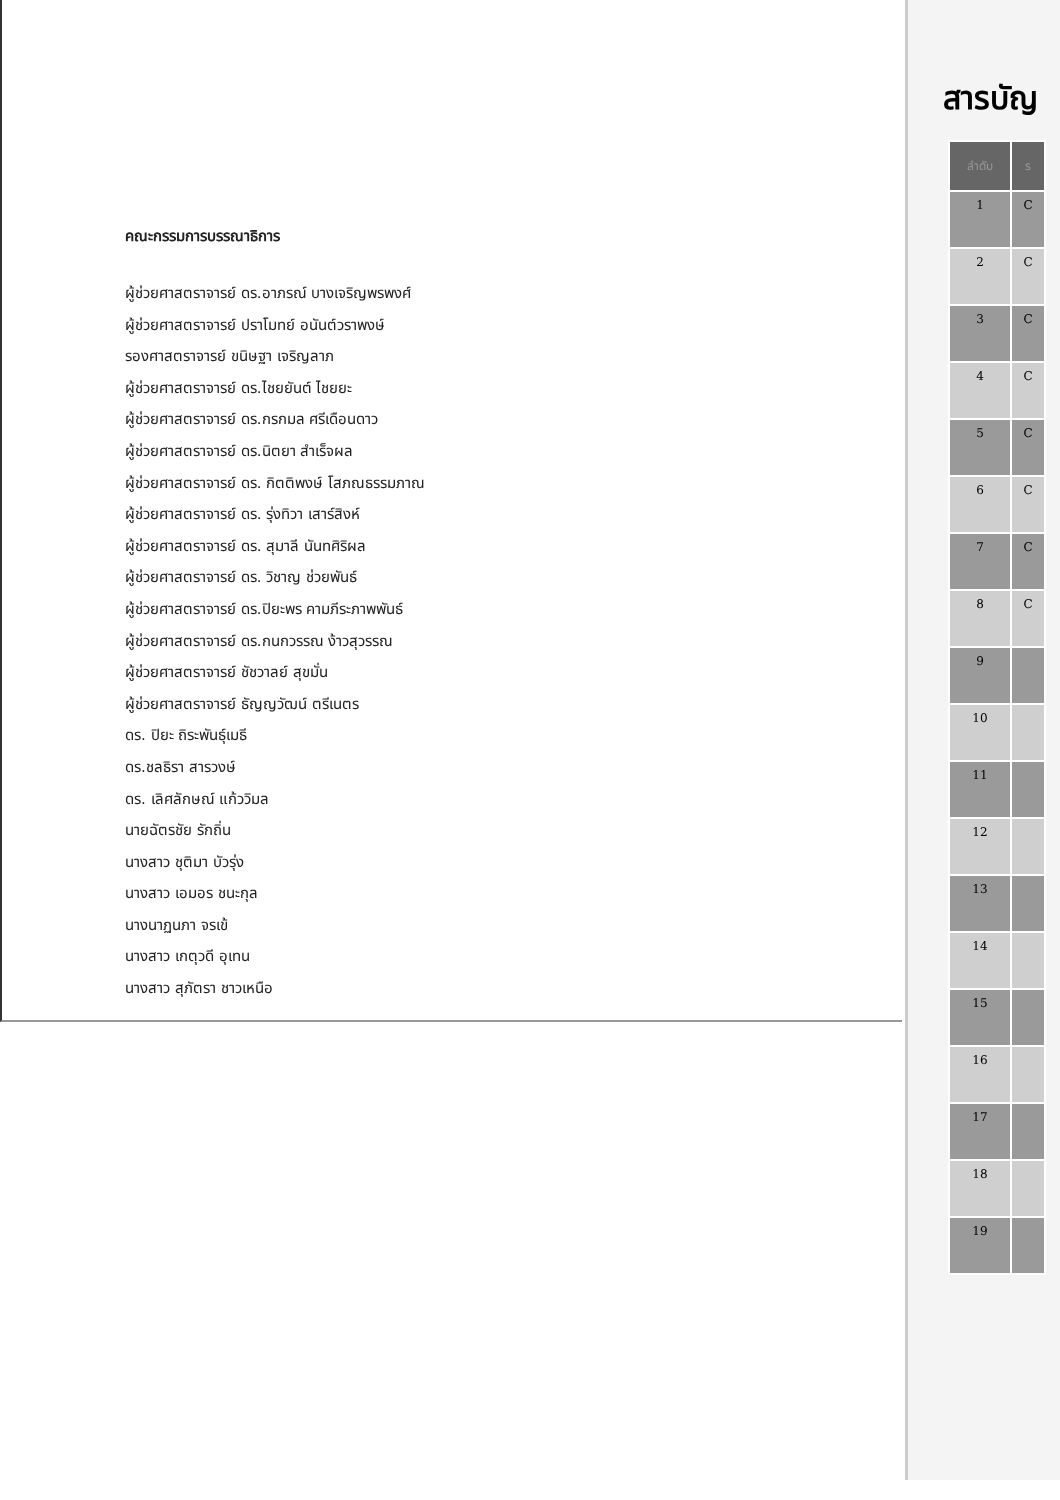คณะกรรมการบรรณาธิการ
ผู้ช่วยศาสตราจารย์ ดร.อาภรณ์ บางเจริญพรพงศ์
ผู้ช่วยศาสตราจารย์ ปราโมทย์ อนันต์วราพงษ์
รองศาสตราจารย์ ขนิษฐา เจริญลาภ
ผู้ช่วยศาสตราจารย์ ดร.ไชยยันต์ ไชยยะ
ผู้ช่วยศาสตราจารย์ ดร.กรกมล ศรีเดือนดาว
ผู้ช่วยศาสตราจารย์ ดร.นิตยา สำเร็จผล
ผู้ช่วยศาสตราจารย์ ดร. กิตติพงษ์ โสภณธรรมภาณ
ผู้ช่วยศาสตราจารย์ ดร. รุ่งทิวา เสาร์สิงห์
ผู้ช่วยศาสตราจารย์ ดร. สุมาลี นันทศิริผล
ผู้ช่วยศาสตราจารย์ ดร. วิชาญ ช่วยพันธ์
ผู้ช่วยศาสตราจารย์ ดร.ปิยะพร คามภีระภาพพันธ์
ผู้ช่วยศาสตราจารย์ ดร.กนกวรรณ ง้าวสุวรรณ
ผู้ช่วยศาสตราจารย์ ชัชวาลย์ สุขมั่น
ผู้ช่วยศาสตราจารย์ ธัญญวัฒน์ ตรีเนตร
ดร. ปิยะ ถิระพันธุ์เมธี
ดร.ชลธิรา สารวงษ์
ดร. เลิศลักษณ์ แก้ววิมล
นายฉัตรชัย รักถิ่น
นางสาว ชุติมา บัวรุ่ง
นางสาว เอมอร ชนะกุล
นางนาฏนภา จรเข้
นางสาว เกตุวดี อุเทน
นางสาว สุภัตรา ชาวเหนือ
สารบัญ
| ลำดับ | ร |
| --- | --- |
| 1 | C |
| 2 | C |
| 3 | C |
| 4 | C |
| 5 | C |
| 6 | C |
| 7 | C |
| 8 | C |
| 9 | |
| 10 | |
| 11 | |
| 12 | |
| 13 | |
| 14 | |
| 15 | |
| 16 | |
| 17 | |
| 18 | |
| 19 | |